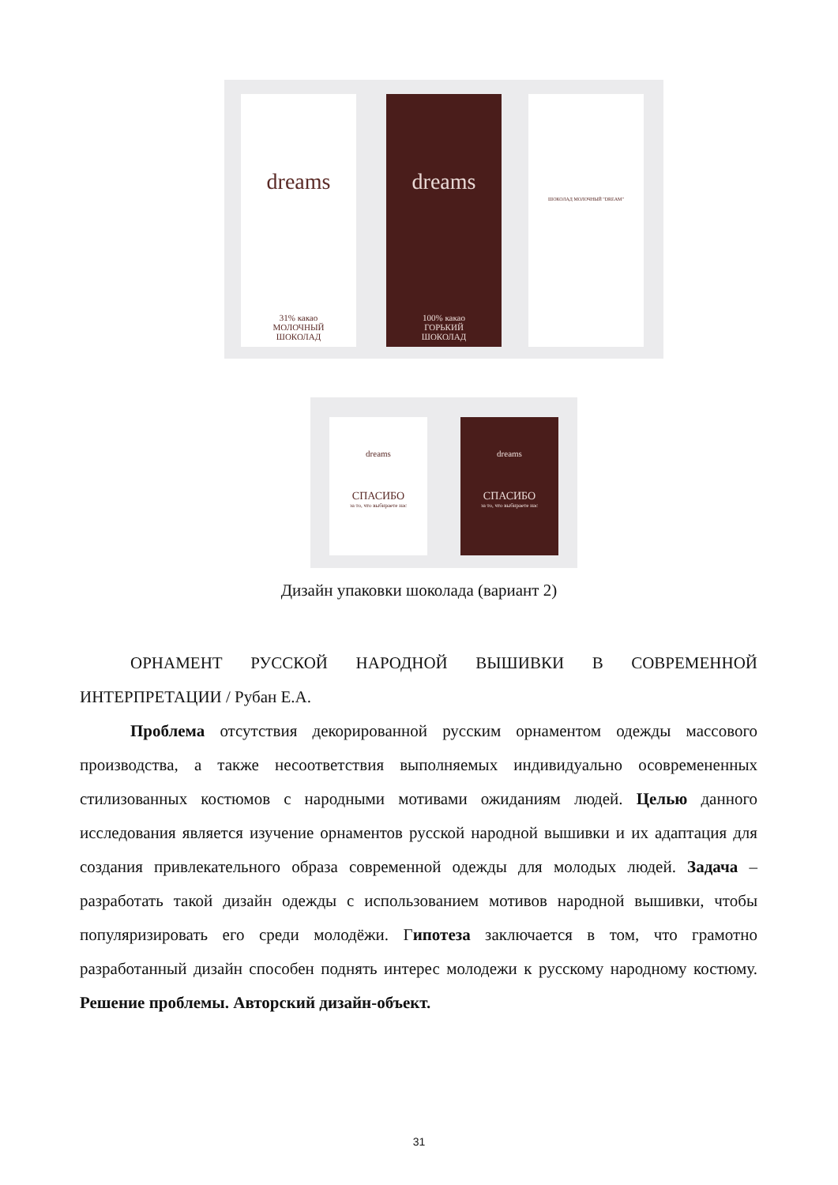dreams
31% какао
МОЛОЧНЫЙ
ШОКОЛАД
dreams
100% какао
ГОРЬКИЙ
ШОКОЛАД
ШОКОЛАД МОЛОЧНЫЙ "DREAM"
dreams
СПАСИБО
за то, что выбираете нас
dreams
СПАСИБО
за то, что выбираете нас
Дизайн упаковки шоколада (вариант 2)
ОРНАМЕНТ РУССКОЙ НАРОДНОЙ ВЫШИВКИ В СОВРЕМЕННОЙ ИНТЕРПРЕТАЦИИ / Рубан Е.А.
Проблема отсутствия декорированной русским орнаментом одежды массового производства, а также несоответствия выполняемых индивидуально осовремененных стилизованных костюмов с народными мотивами ожиданиям людей. Целью данного исследования является изучение орнаментов русской народной вышивки и их адаптация для создания привлекательного образа современной одежды для молодых людей. Задача – разработать такой дизайн одежды с использованием мотивов народной вышивки, чтобы популяризировать его среди молодёжи. Гипотеза заключается в том, что грамотно разработанный дизайн способен поднять интерес молодежи к русскому народному костюму. Решение проблемы. Авторский дизайн-объект.
31